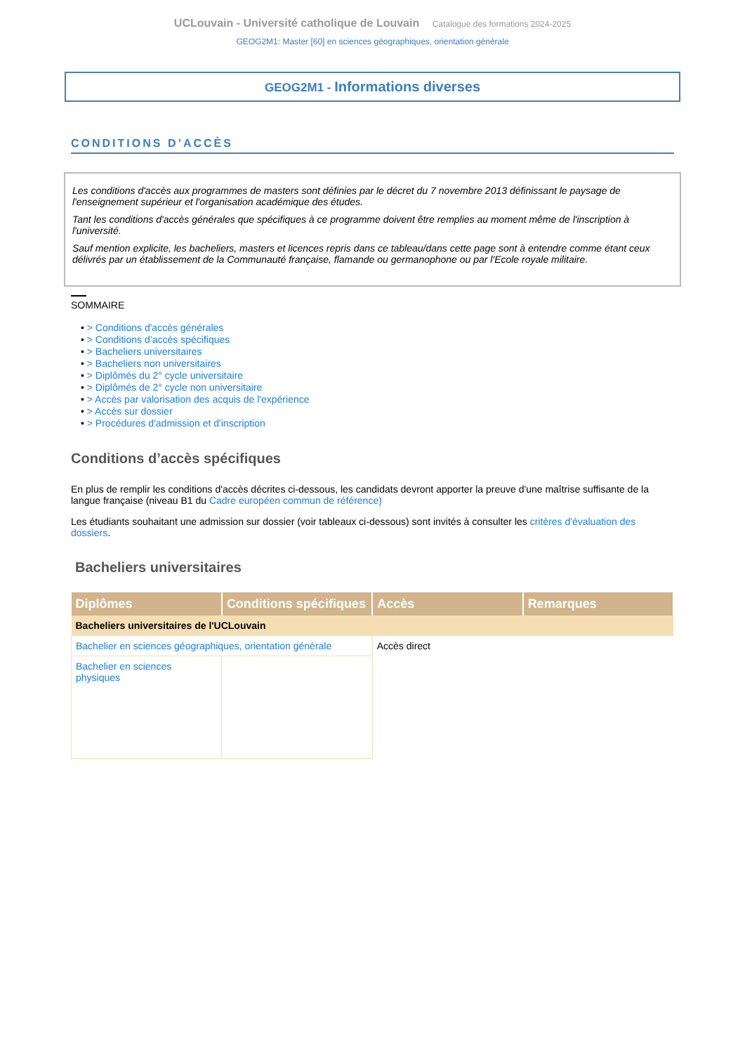UCLouvain - Université catholique de Louvain Catalogue des formations 2024-2025
GEOG2M1: Master [60] en sciences géographiques, orientation générale
GEOG2M1 - Informations diverses
CONDITIONS D’ACCÈS
Les conditions d'accès aux programmes de masters sont définies par le décret du 7 novembre 2013 définissant le paysage de l'enseignement supérieur et l'organisation académique des études.
Tant les conditions d'accès générales que spécifiques à ce programme doivent être remplies au moment même de l'inscription à l'université.
Sauf mention explicite, les bacheliers, masters et licences repris dans ce tableau/dans cette page sont à entendre comme étant ceux délivrés par un établissement de la Communauté française, flamande ou germanophone ou par l'Ecole royale militaire.
SOMMAIRE
• > Conditions d'accès générales
• > Conditions d’accès spécifiques
• > Bacheliers universitaires
• > Bacheliers non universitaires
• > Diplômés du 2° cycle universitaire
• > Diplômés de 2° cycle non universitaire
• > Accès par valorisation des acquis de l'expérience
• > Accès sur dossier
• > Procédures d'admission et d'inscription
Conditions d’accès spécifiques
En plus de remplir les conditions d'accès décrites ci-dessous, les candidats devront apporter la preuve d'une maîtrise suffisante de la langue française (niveau B1 du Cadre européen commun de référence)
Les étudiants souhaitant une admission sur dossier (voir tableaux ci-dessous) sont invités à consulter les critères d'évaluation des dossiers.
Bacheliers universitaires
| Diplômes | Conditions spécifiques | Accès | Remarques |
| --- | --- | --- | --- |
| Bacheliers universitaires de l'UCLouvain | | | |
| Bachelier en sciences géographiques, orientation générale | | Accès direct | |
| Bachelier en sciences physiques | | | |